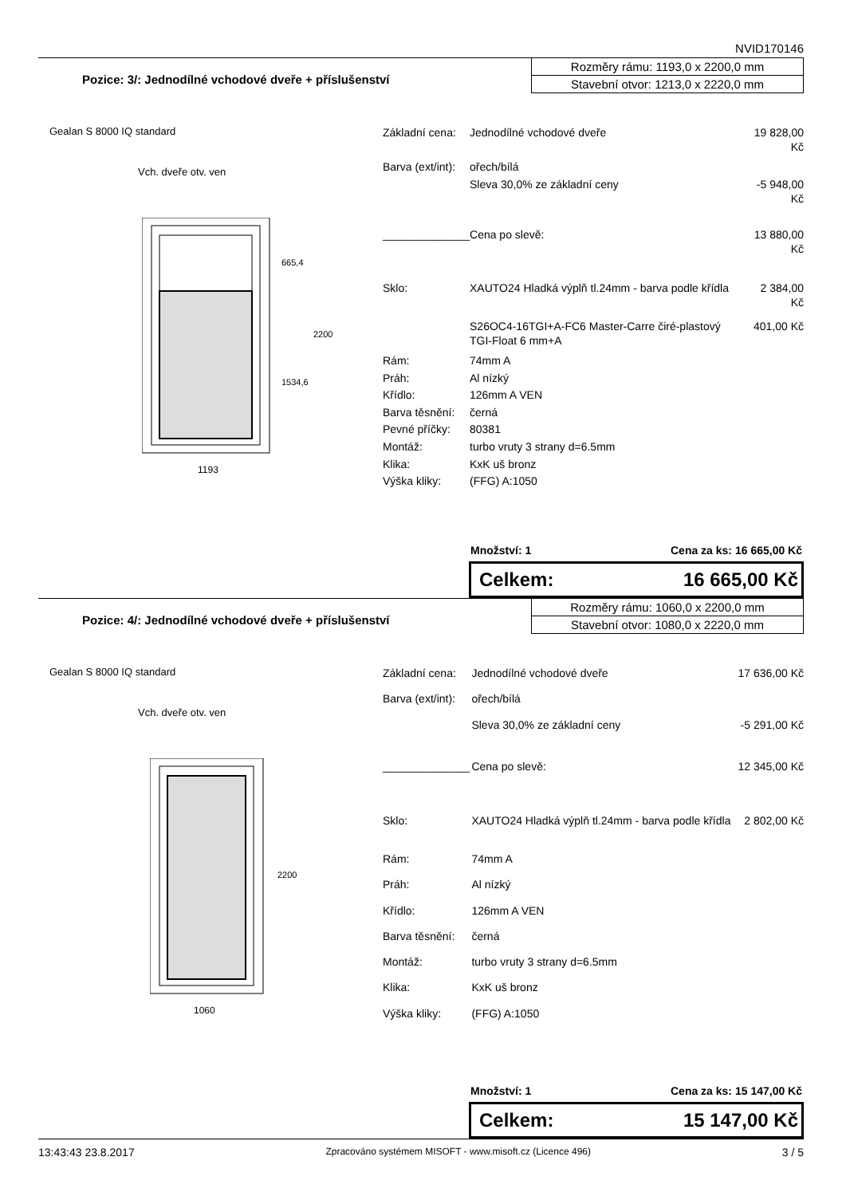NVID170146
Pozice: 3/: Jednodílné vchodové dveře + příslušenství
Rozměry rámu: 1193,0 x 2200,0 mm
Stavební otvor: 1213,0 x 2220,0 mm
Gealan S 8000 IQ standard
Vch. dveře otv. ven
1193
665,4
1534,6
2200
| Základní cena: | Jednodílné vchodové dveře | 19 828,00 Kč |
| Barva (ext/int): | ořech/bílá | |
| | Sleva 30,0% ze základní ceny | -5 948,00 Kč |
| ______________ | Cena po slevě: | 13 880,00 Kč |
| Sklo: | XAUTO24 Hladká výplň tl.24mm - barva podle křídla | 2 384,00 Kč |
| | S26OC4-16TGI+A-FC6 Master-Carre čiré-plastový TGI-Float 6 mm+A | 401,00 Kč |
| Rám: | 74mm A | |
| Práh: | Al nízký | |
| Křídlo: | 126mm A VEN | |
| Barva těsnění: | černá | |
| Pevné příčky: | 80381 | |
| Montáž: | turbo vruty 3 strany d=6.5mm | |
| Klika: | KxK uš bronz | |
| Výška kliky: | (FFG) A:1050 | |
Množství: 1 Cena za ks: 16 665,00 Kč
Celkem: 16 665,00 Kč
Pozice: 4/: Jednodílné vchodové dveře + příslušenství
Rozměry rámu: 1060,0 x 2200,0 mm
Stavební otvor: 1080,0 x 2220,0 mm
Gealan S 8000 IQ standard
Vch. dveře otv. ven
1060
2200
| Základní cena: | Jednodílné vchodové dveře | 17 636,00 Kč |
| Barva (ext/int): | ořech/bílá | |
| | Sleva 30,0% ze základní ceny | -5 291,00 Kč |
| ______________ | Cena po slevě: | 12 345,00 Kč |
| Sklo: | XAUTO24 Hladká výplň tl.24mm - barva podle křídla | 2 802,00 Kč |
| Rám: | 74mm A | |
| Práh: | Al nízký | |
| Křídlo: | 126mm A VEN | |
| Barva těsnění: | černá | |
| Montáž: | turbo vruty 3 strany d=6.5mm | |
| Klika: | KxK uš bronz | |
| Výška kliky: | (FFG) A:1050 | |
Množství: 1 Cena za ks: 15 147,00 Kč
Celkem: 15 147,00 Kč
13:43:43 23.8.2017 Zpracováno systémem MISOFT - www.misoft.cz (Licence 496) 3 / 5